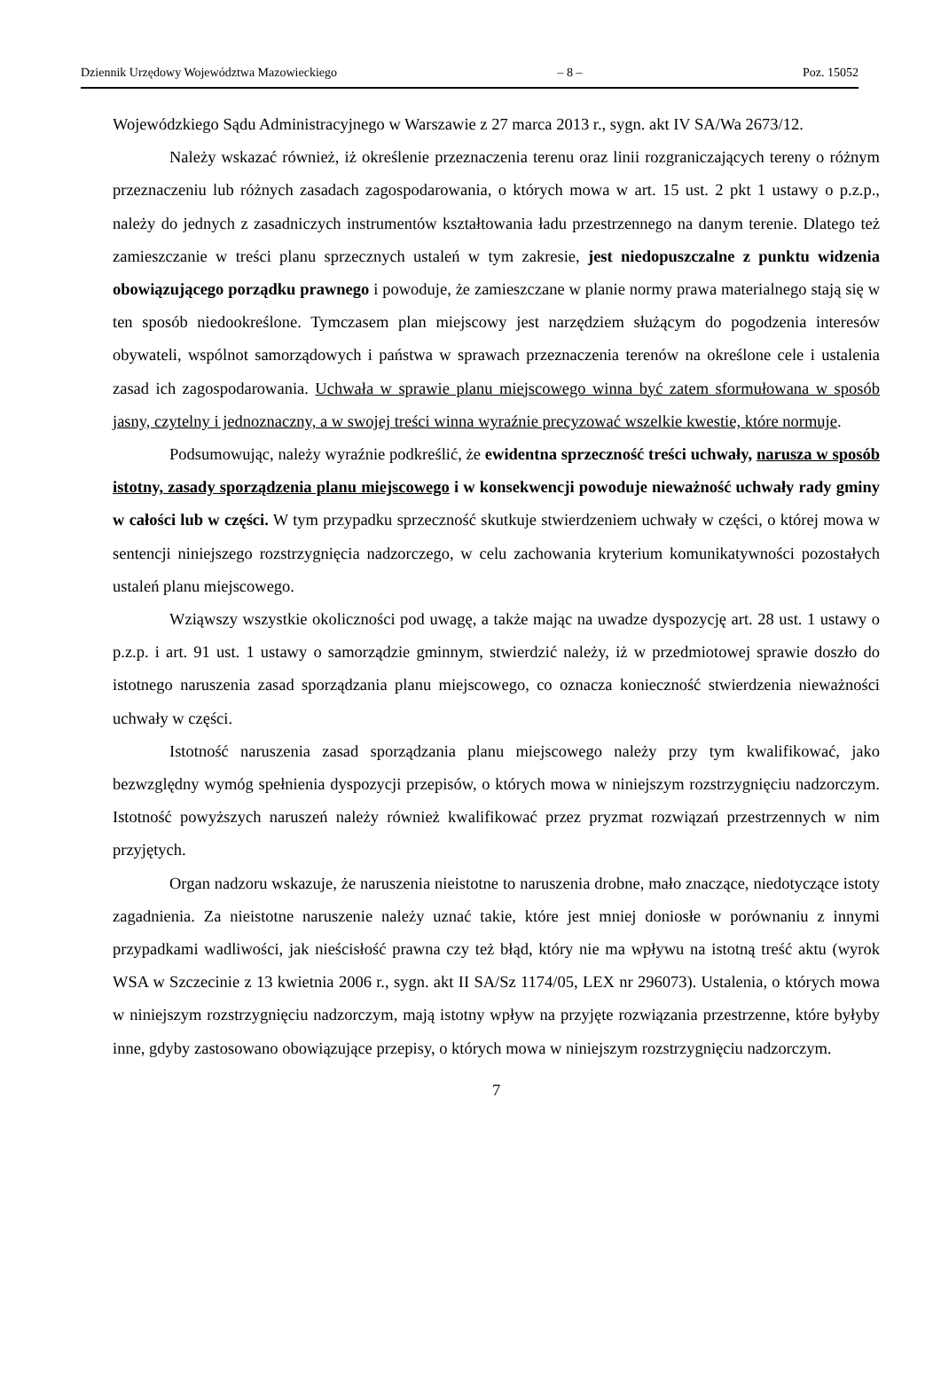Dziennik Urzędowy Województwa Mazowieckiego – 8 – Poz. 15052
Wojewódzkiego Sądu Administracyjnego w Warszawie z 27 marca 2013 r., sygn. akt IV SA/Wa 2673/12.
Należy wskazać również, iż określenie przeznaczenia terenu oraz linii rozgraniczających tereny o różnym przeznaczeniu lub różnych zasadach zagospodarowania, o których mowa w art. 15 ust. 2 pkt 1 ustawy o p.z.p., należy do jednych z zasadniczych instrumentów kształtowania ładu przestrzennego na danym terenie. Dlatego też zamieszczanie w treści planu sprzecznych ustaleń w tym zakresie, jest niedopuszczalne z punktu widzenia obowiązującego porządku prawnego i powoduje, że zamieszczane w planie normy prawa materialnego stają się w ten sposób niedookreślone. Tymczasem plan miejscowy jest narzędziem służącym do pogodzenia interesów obywateli, wspólnot samorządowych i państwa w sprawach przeznaczenia terenów na określone cele i ustalenia zasad ich zagospodarowania. Uchwała w sprawie planu miejscowego winna być zatem sformułowana w sposób jasny, czytelny i jednoznaczny, a w swojej treści winna wyraźnie precyzować wszelkie kwestie, które normuje.
Podsumowując, należy wyraźnie podkreślić, że ewidentna sprzeczność treści uchwały, narusza w sposób istotny, zasady sporządzenia planu miejscowego i w konsekwencji powoduje nieważność uchwały rady gminy w całości lub w części. W tym przypadku sprzeczność skutkuje stwierdzeniem uchwały w części, o której mowa w sentencji niniejszego rozstrzygnięcia nadzorczego, w celu zachowania kryterium komunikatywności pozostałych ustaleń planu miejscowego.
Wziąwszy wszystkie okoliczności pod uwagę, a także mając na uwadze dyspozycję art. 28 ust. 1 ustawy o p.z.p. i art. 91 ust. 1 ustawy o samorządzie gminnym, stwierdzić należy, iż w przedmiotowej sprawie doszło do istotnego naruszenia zasad sporządzania planu miejscowego, co oznacza konieczność stwierdzenia nieważności uchwały w części.
Istotność naruszenia zasad sporządzania planu miejscowego należy przy tym kwalifikować, jako bezwzględny wymóg spełnienia dyspozycji przepisów, o których mowa w niniejszym rozstrzygnięciu nadzorczym. Istotność powyższych naruszeń należy również kwalifikować przez pryzmat rozwiązań przestrzennych w nim przyjętych.
Organ nadzoru wskazuje, że naruszenia nieistotne to naruszenia drobne, mało znaczące, niedotyczące istoty zagadnienia. Za nieistotne naruszenie należy uznać takie, które jest mniej doniosłe w porównaniu z innymi przypadkami wadliwości, jak nieścisłość prawna czy też błąd, który nie ma wpływu na istotną treść aktu (wyrok WSA w Szczecinie z 13 kwietnia 2006 r., sygn. akt II SA/Sz 1174/05, LEX nr 296073). Ustalenia, o których mowa w niniejszym rozstrzygnięciu nadzorczym, mają istotny wpływ na przyjęte rozwiązania przestrzenne, które byłyby inne, gdyby zastosowano obowiązujące przepisy, o których mowa w niniejszym rozstrzygnięciu nadzorczym.
7